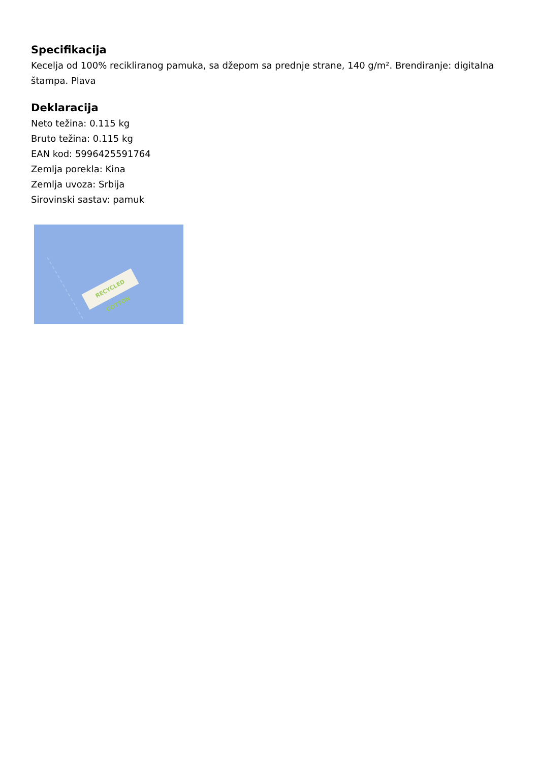Specifikacija
Kecelja od 100% recikliranog pamuka, sa džepom sa prednje strane, 140 g/m². Brendiranje: digitalna štampa. Plava
Deklaracija
Neto težina: 0.115 kg
Bruto težina: 0.115 kg
EAN kod: 5996425591764
Zemlja porekla: Kina
Zemlja uvoza: Srbija
Sirovinski sastav: pamuk
RECYCLED COTTON